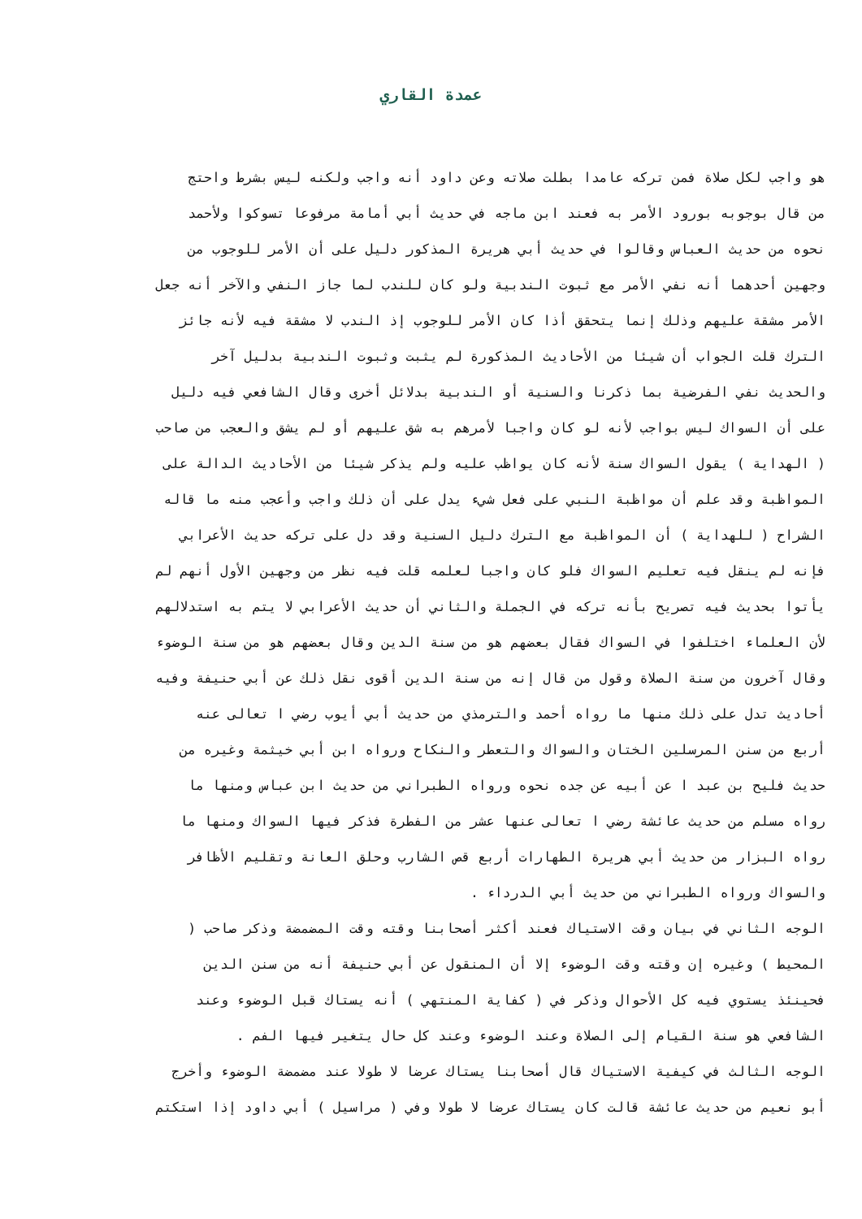عمدة القاري
هو واجب لكل صلاة فمن تركه عامدا بطلت صلاته وعن داود أنه واجب ولكنه ليس بشرط واحتج
من قال بوجوبه بورود الأمر به فعند ابن ماجه في حديث أبي أمامة مرفوعا تسوكوا ولأحمد
نحوه من حديث العباس وقالوا في حديث أبي هريرة المذكور دليل على أن الأمر للوجوب من
وجهين أحدهما أنه نفي الأمر مع ثبوت الندبية ولو كان للندب لما جاز النفي والآخر أنه جعل
الأمر مشقة عليهم وذلك إنما يتحقق أذا كان الأمر للوجوب إذ الندب لا مشقة فيه لأنه جائز
الترك قلت الجواب أن شيئا من الأحاديث المذكورة لم يثبت وثبوت الندبية بدليل آخر
والحديث نفي الفرضية بما ذكرنا والسنية أو الندبية بدلائل أخرى وقال الشافعي فيه دليل
على أن السواك ليس بواجب لأنه لو كان واجبا لأمرهم به شق عليهم أو لم يشق والعجب من صاحب
( الهداية ) يقول السواك سنة لأنه كان يواظب عليه ولم يذكر شيئا من الأحاديث الدالة على
المواظبة وقد علم أن مواظبة النبي على فعل شيء يدل على أن ذلك واجب وأعجب منه ما قاله
الشراح ( للهداية ) أن المواظبة مع الترك دليل السنية وقد دل على تركه حديث الأعرابي
فإنه لم ينقل فيه تعليم السواك فلو كان واجبا لعلمه قلت فيه نظر من وجهين الأول أنهم لم
يأتوا بحديث فيه تصريح بأنه تركه في الجملة والثاني أن حديث الأعرابي لا يتم به استدلالهم
لأن العلماء اختلفوا في السواك فقال بعضهم هو من سنة الدين وقال بعضهم هو من سنة الوضوء
وقال آخرون من سنة الصلاة وقول من قال إنه من سنة الدين أقوى نقل ذلك عن أبي حنيفة وفيه
أحاديث تدل على ذلك منها ما رواه أحمد والترمذي من حديث أبي أيوب رضي ا تعالى عنه
أربع من سنن المرسلين الختان والسواك والتعطر والنكاح ورواه ابن أبي خيثمة وغيره من
حديث فليح بن عبد ا عن أبيه عن جده نحوه ورواه الطبراني من حديث ابن عباس ومنها ما
رواه مسلم من حديث عائشة رضي ا تعالى عنها عشر من الفطرة فذكر فيها السواك ومنها ما
رواه البزار من حديث أبي هريرة الطهارات أربع قص الشارب وحلق العانة وتقليم الأظافر
والسواك ورواه الطبراني من حديث أبي الدرداء .
الوجه الثاني في بيان وقت الاستياك فعند أكثر أصحابنا وقته وقت المضمضة وذكر صاحب (
المحيط ) وغيره إن وقته وقت الوضوء إلا أن المنقول عن أبي حنيفة أنه من سنن الدين
فحينئذ يستوي فيه كل الأحوال وذكر في ( كفاية المنتهي ) أنه يستاك قبل الوضوء وعند
الشافعي هو سنة القيام إلى الصلاة وعند الوضوء وعند كل حال يتغير فيها الفم .
الوجه الثالث في كيفية الاستياك قال أصحابنا يستاك عرضا لا طولا عند مضمضة الوضوء وأخرج
أبو نعيم من حديث عائشة قالت كان يستاك عرضا لا طولا وفي ( مراسيل ) أبي داود إذا استكتم